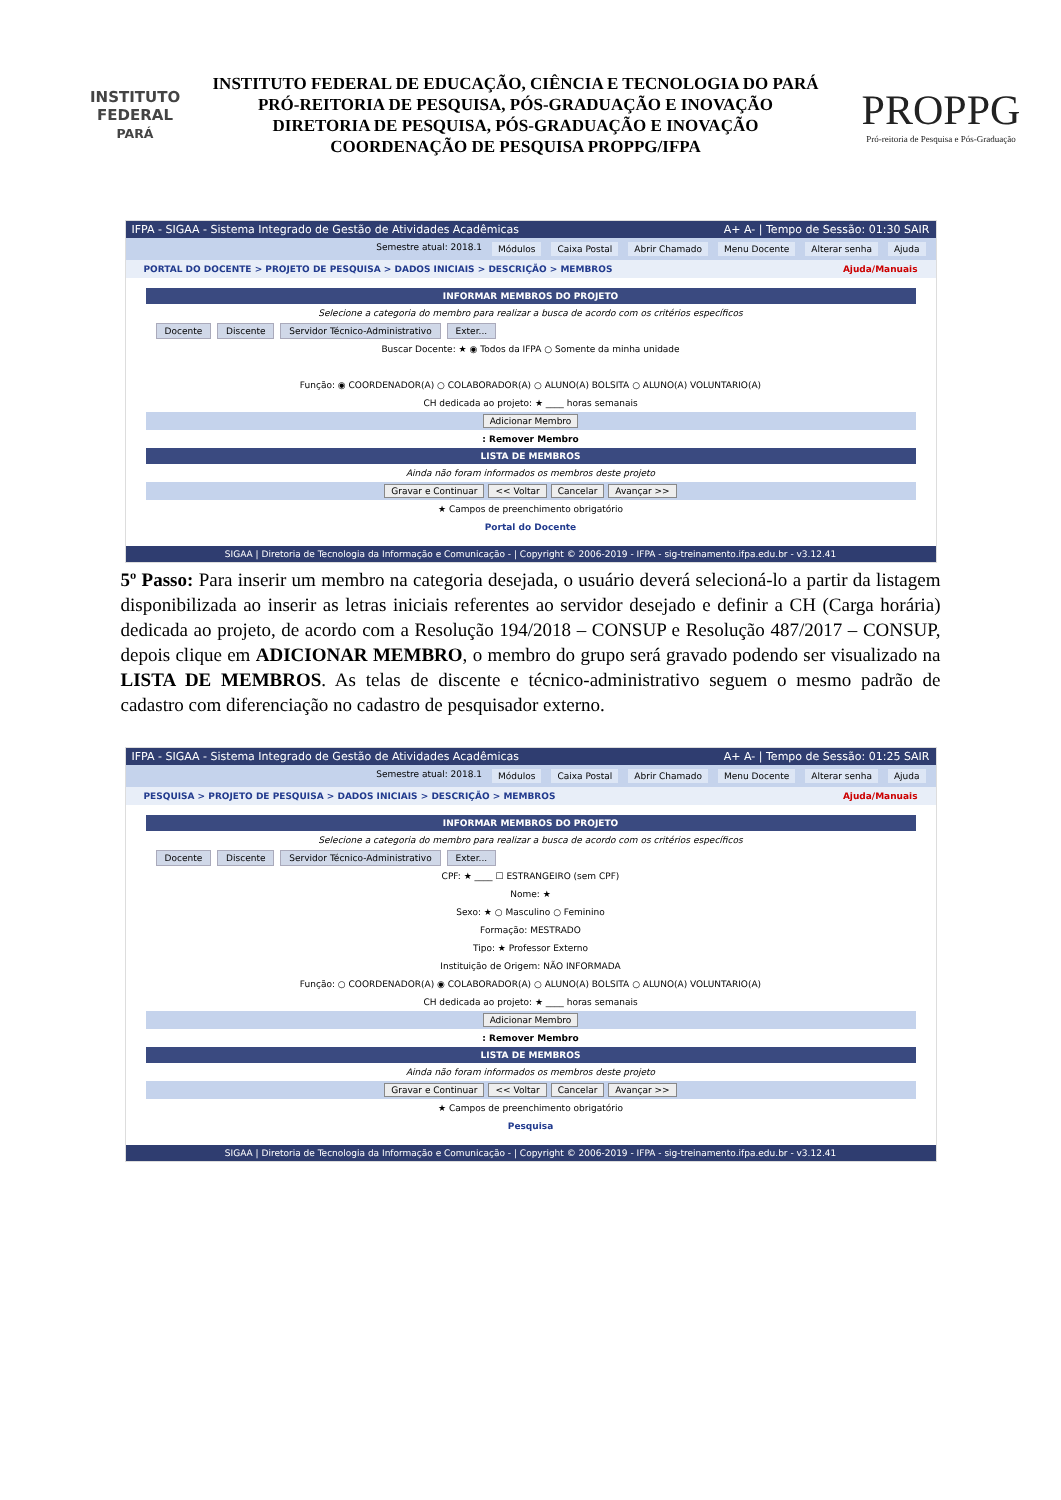INSTITUTO FEDERAL
PARÁ
INSTITUTO FEDERAL DE EDUCAÇÃO, CIÊNCIA E TECNOLOGIA DO PARÁ
PRÓ-REITORIA DE PESQUISA, PÓS-GRADUAÇÃO E INOVAÇÃO
DIRETORIA DE PESQUISA, PÓS-GRADUAÇÃO E INOVAÇÃO
COORDENAÇÃO DE PESQUISA PROPPG/IFPA
PROPPG
Pró-reitoria de Pesquisa e Pós-Graduação
IFPA - SIGAA - Sistema Integrado de Gestão de Atividades Acadêmicas A+ A- | Tempo de Sessão: 01:30 SAIR
Semestre atual: 2018.1 Módulos Caixa Postal Abrir Chamado Menu Docente Alterar senha Ajuda
PORTAL DO DOCENTE > PROJETO DE PESQUISA > DADOS INICIAIS > DESCRIÇÃO > MEMBROS Ajuda/Manuais
INFORMAR MEMBROS DO PROJETO
Selecione a categoria do membro para realizar a busca de acordo com os critérios específicos
Docente Discente Servidor Técnico-Administrativo Exter...
Buscar Docente: ★ ◉ Todos da IFPA ○ Somente da minha unidade
Função: ◉ COORDENADOR(A) ○ COLABORADOR(A) ○ ALUNO(A) BOLSITA ○ ALUNO(A) VOLUNTARIO(A)
CH dedicada ao projeto: ★ ____ horas semanais
Adicionar Membro
: Remover Membro
LISTA DE MEMBROS
Ainda não foram informados os membros deste projeto
Gravar e Continuar << Voltar Cancelar Avançar >>
★ Campos de preenchimento obrigatório
Portal do Docente
SIGAA | Diretoria de Tecnologia da Informação e Comunicação - | Copyright © 2006-2019 - IFPA - sig-treinamento.ifpa.edu.br - v3.12.41
5º Passo: Para inserir um membro na categoria desejada, o usuário deverá selecioná-lo a partir da listagem disponibilizada ao inserir as letras iniciais referentes ao servidor desejado e definir a CH (Carga horária) dedicada ao projeto, de acordo com a Resolução 194/2018 – CONSUP e Resolução 487/2017 – CONSUP, depois clique em ADICIONAR MEMBRO, o membro do grupo será gravado podendo ser visualizado na LISTA DE MEMBROS. As telas de discente e técnico-administrativo seguem o mesmo padrão de cadastro com diferenciação no cadastro de pesquisador externo.
IFPA - SIGAA - Sistema Integrado de Gestão de Atividades Acadêmicas A+ A- | Tempo de Sessão: 01:25 SAIR
Semestre atual: 2018.1 Módulos Caixa Postal Abrir Chamado Menu Docente Alterar senha Ajuda
PESQUISA > PROJETO DE PESQUISA > DADOS INICIAIS > DESCRIÇÃO > MEMBROS Ajuda/Manuais
INFORMAR MEMBROS DO PROJETO
Selecione a categoria do membro para realizar a busca de acordo com os critérios específicos
Docente Discente Servidor Técnico-Administrativo Exter...
CPF: ★ ____ ☐ ESTRANGEIRO (sem CPF)
Nome: ★
Sexo: ★ ○ Masculino ○ Feminino
Formação: MESTRADO
Tipo: ★ Professor Externo
Instituição de Origem: NÃO INFORMADA
Função: ○ COORDENADOR(A) ◉ COLABORADOR(A) ○ ALUNO(A) BOLSITA ○ ALUNO(A) VOLUNTARIO(A)
CH dedicada ao projeto: ★ ____ horas semanais
Adicionar Membro
: Remover Membro
LISTA DE MEMBROS
Ainda não foram informados os membros deste projeto
Gravar e Continuar << Voltar Cancelar Avançar >>
★ Campos de preenchimento obrigatório
Pesquisa
SIGAA | Diretoria de Tecnologia da Informação e Comunicação - | Copyright © 2006-2019 - IFPA - sig-treinamento.ifpa.edu.br - v3.12.41